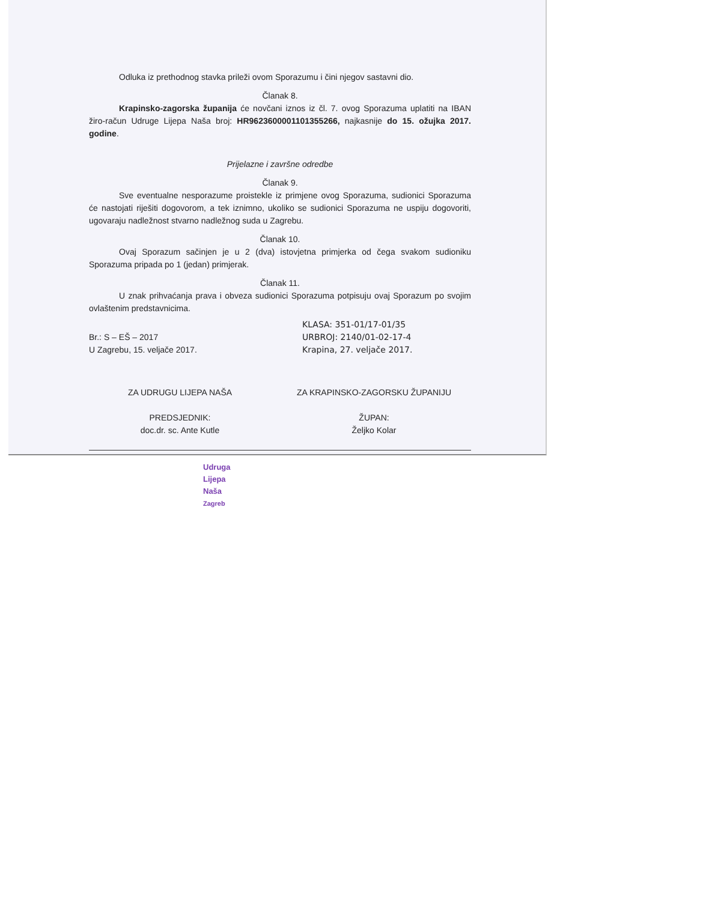Odluka iz prethodnog stavka prileži ovom Sporazumu i čini njegov sastavni dio.
Članak 8.
Krapinsko-zagorska županija će novčani iznos iz čl. 7. ovog Sporazuma uplatiti na IBAN žiro-račun Udruge Lijepa Naša broj: HR9623600001101355266, najkasnije do 15. ožujka 2017. godine.
Prijelazne i završne odredbe
Članak 9.
Sve eventualne nesporazume proistekle iz primjene ovog Sporazuma, sudionici Sporazuma će nastojati riješiti dogovorom, a tek iznimno, ukoliko se sudionici Sporazuma ne uspiju dogovoriti, ugovaraju nadležnost stvarno nadležnog suda u Zagrebu.
Članak 10.
Ovaj Sporazum sačinjen je u 2 (dva) istovjetna primjerka od čega svakom sudioniku Sporazuma pripada po 1 (jedan) primjerak.
Članak 11.
U znak prihvaćanja prava i obveza sudionici Sporazuma potpisuju ovaj Sporazum po svojim ovlaštenim predstavnicima.
Br.: S – EŠ – 2017
U Zagrebu, 15. veljače 2017.
KLASA: 351-01/17-01/35
URBROJ: 2140/01-02-17-4
Krapina, 27. veljače 2017.
ZA UDRUGU LIJEPA NAŠA
PREDSJEDNIK:
doc.dr. sc. Ante Kutle
ZA KRAPINSKO-ZAGORSKU ŽUPANIJU
ŽUPAN:
Željko Kolar
Udruga
Lijepa
Naša
Zagreb